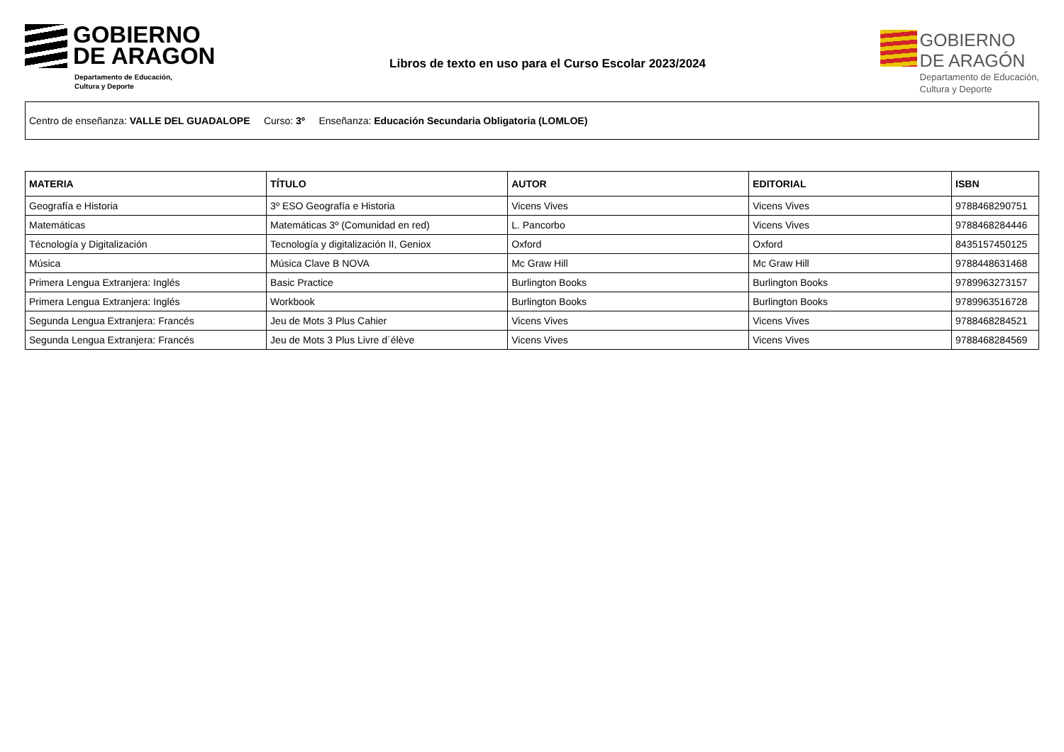GOBIERNO
DE ARAGON
Departamento de Educación,
Cultura y Deporte
Libros de texto en uso para el Curso Escolar 2023/2024
GOBIERNO
DE ARAGÓN
Departamento de Educación,
Cultura y Deporte
Centro de enseñanza: VALLE DEL GUADALOPE Curso: 3º Enseñanza: Educación Secundaria Obligatoria (LOMLOE)
| MATERIA | TÍTULO | AUTOR | EDITORIAL | ISBN |
| --- | --- | --- | --- | --- |
| Geografía e Historia | 3º ESO Geografía e Historia | Vicens Vives | Vicens Vives | 9788468290751 |
| Matemáticas | Matemáticas 3º (Comunidad en red) | L. Pancorbo | Vicens Vives | 9788468284446 |
| Técnología y Digitalización | Tecnología y digitalización II, Geniox | Oxford | Oxford | 8435157450125 |
| Música | Música Clave B NOVA | Mc Graw Hill | Mc Graw Hill | 9788448631468 |
| Primera Lengua Extranjera: Inglés | Basic Practice | Burlington Books | Burlington Books | 9789963273157 |
| Primera Lengua Extranjera: Inglés | Workbook | Burlington Books | Burlington Books | 9789963516728 |
| Segunda Lengua Extranjera: Francés | Jeu de Mots 3 Plus Cahier | Vicens Vives | Vicens Vives | 9788468284521 |
| Segunda Lengua Extranjera: Francés | Jeu de Mots 3 Plus Livre d´élève | Vicens Vives | Vicens Vives | 9788468284569 |